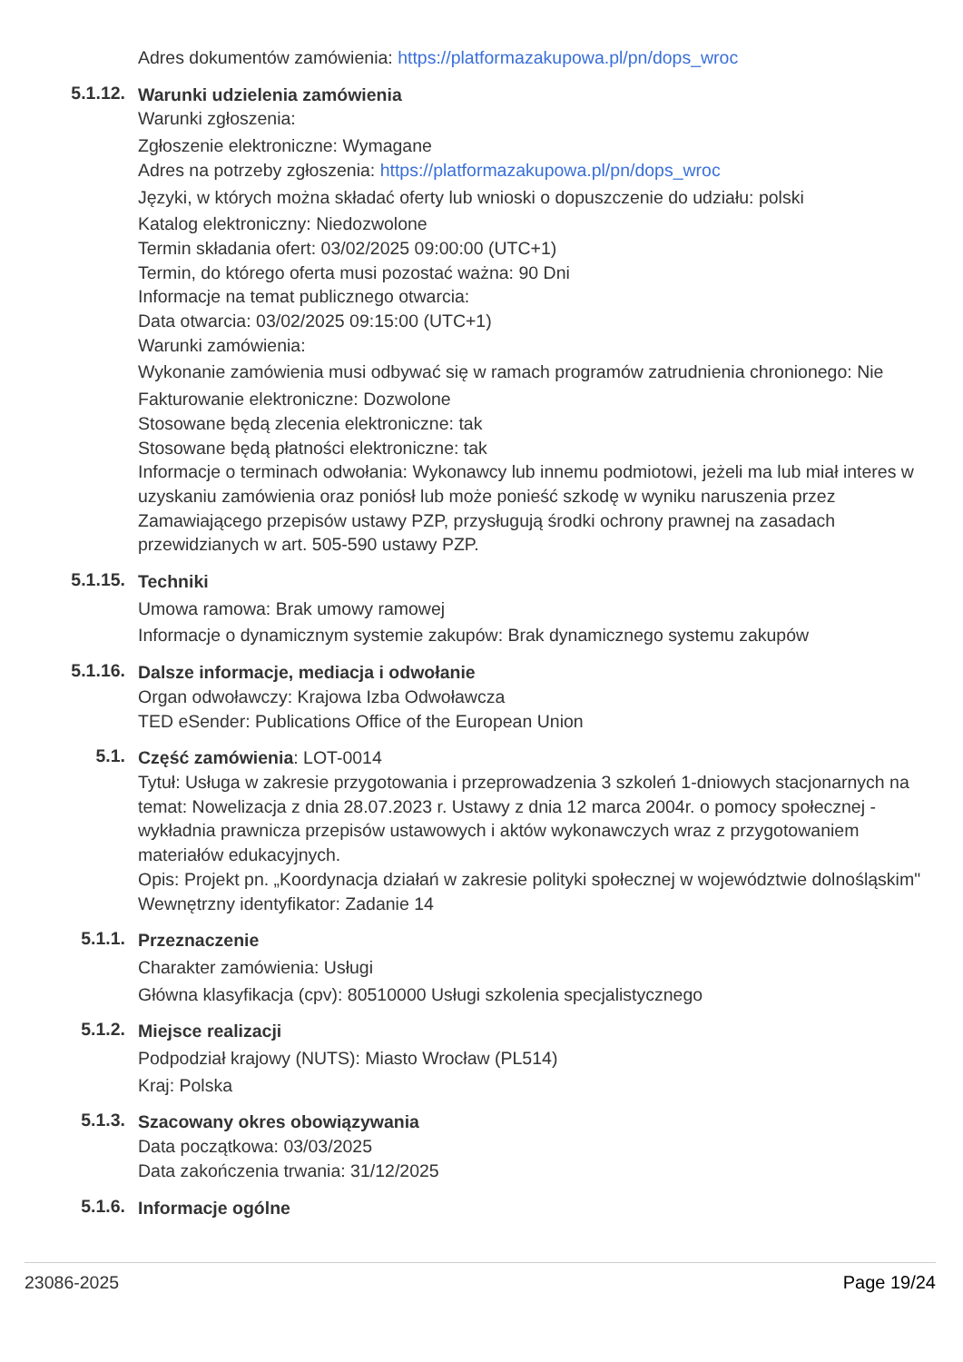Adres dokumentów zamówienia: https://platformazakupowa.pl/pn/dops_wroc
5.1.12.
Warunki udzielenia zamówienia
Warunki zgłoszenia:
Zgłoszenie elektroniczne: Wymagane
Adres na potrzeby zgłoszenia: https://platformazakupowa.pl/pn/dops_wroc
Języki, w których można składać oferty lub wnioski o dopuszczenie do udziału: polski
Katalog elektroniczny: Niedozwolone
Termin składania ofert: 03/02/2025 09:00:00 (UTC+1)
Termin, do którego oferta musi pozostać ważna: 90 Dni
Informacje na temat publicznego otwarcia:
Data otwarcia: 03/02/2025 09:15:00 (UTC+1)
Warunki zamówienia:
Wykonanie zamówienia musi odbywać się w ramach programów zatrudnienia chronionego: Nie
Fakturowanie elektroniczne: Dozwolone
Stosowane będą zlecenia elektroniczne: tak
Stosowane będą płatności elektroniczne: tak
Informacje o terminach odwołania: Wykonawcy lub innemu podmiotowi, jeżeli ma lub miał interes w uzyskaniu zamówienia oraz poniósł lub może ponieść szkodę w wyniku naruszenia przez Zamawiającego przepisów ustawy PZP, przysługują środki ochrony prawnej na zasadach przewidzianych w art. 505-590 ustawy PZP.
5.1.15.
Techniki
Umowa ramowa: Brak umowy ramowej
Informacje o dynamicznym systemie zakupów: Brak dynamicznego systemu zakupów
5.1.16.
Dalsze informacje, mediacja i odwołanie
Organ odwoławczy: Krajowa Izba Odwoławcza
TED eSender: Publications Office of the European Union
5.1.
Część zamówienia: LOT-0014
Tytuł: Usługa w zakresie przygotowania i przeprowadzenia 3 szkoleń 1-dniowych stacjonarnych na temat: Nowelizacja z dnia 28.07.2023 r. Ustawy z dnia 12 marca 2004r. o pomocy społecznej - wykładnia prawnicza przepisów ustawowych i aktów wykonawczych wraz z przygotowaniem materiałów edukacyjnych.
Opis: Projekt pn. „Koordynacja działań w zakresie polityki społecznej w województwie dolnośląskim"
Wewnętrzny identyfikator: Zadanie 14
5.1.1.
Przeznaczenie
Charakter zamówienia: Usługi
Główna klasyfikacja (cpv): 80510000 Usługi szkolenia specjalistycznego
5.1.2.
Miejsce realizacji
Podpodział krajowy (NUTS): Miasto Wrocław (PL514)
Kraj: Polska
5.1.3.
Szacowany okres obowiązywania
Data początkowa: 03/03/2025
Data zakończenia trwania: 31/12/2025
5.1.6.
Informacje ogólne
23086-2025 Page 19/24